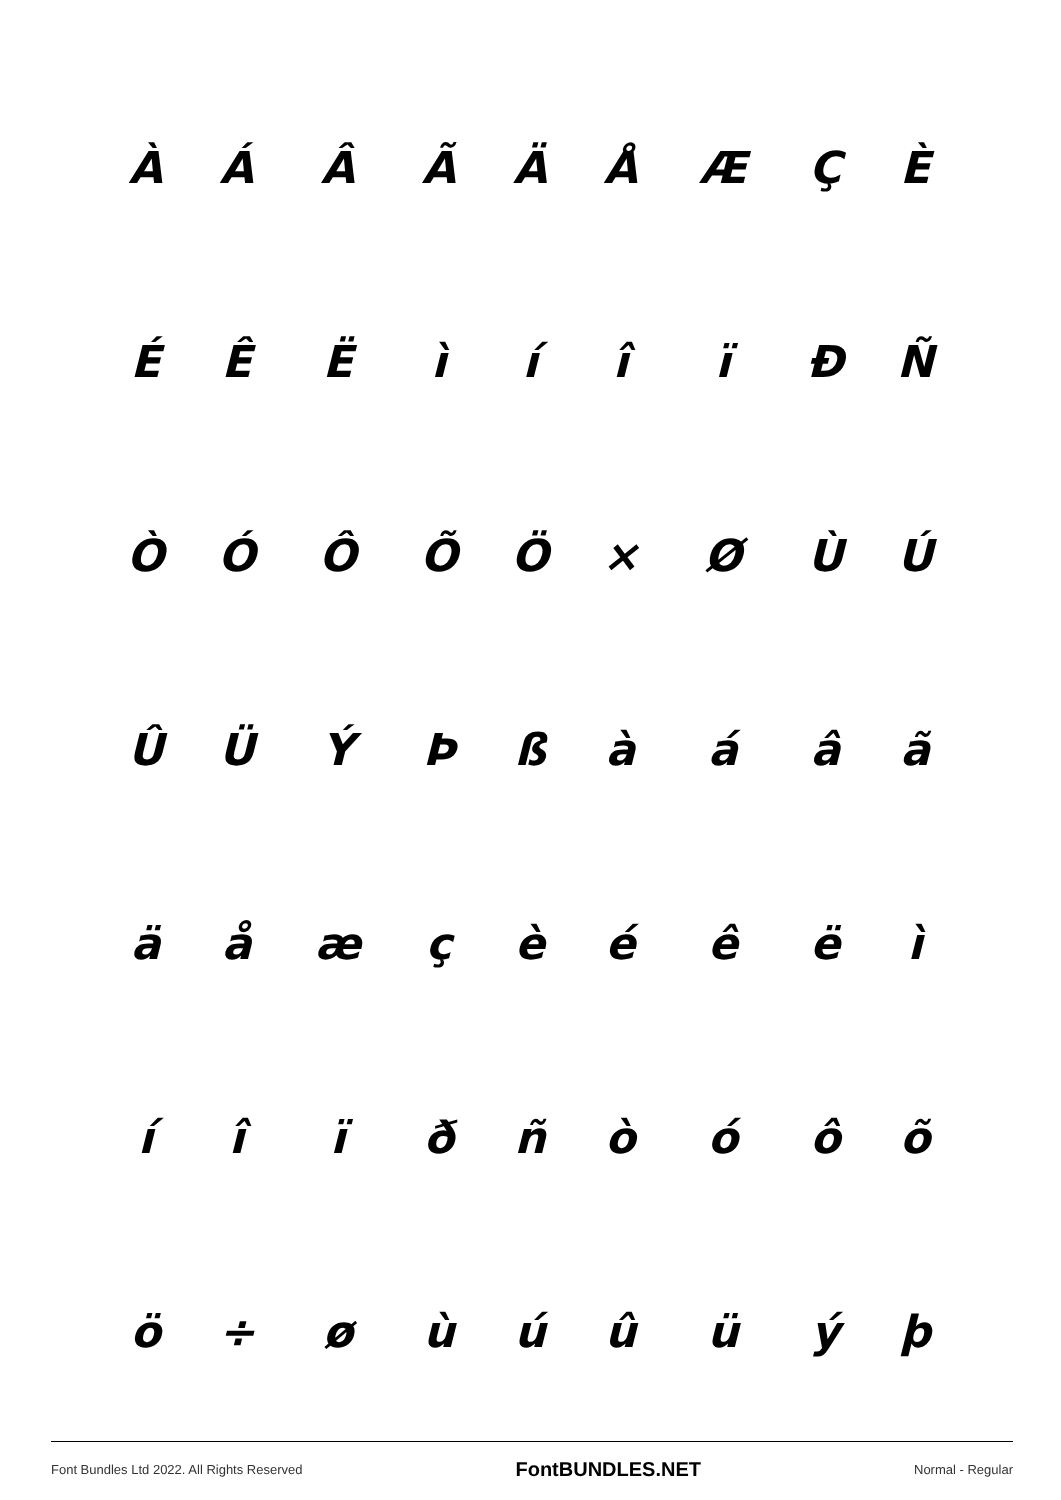| À | Á | Â | Ã | Ä | Å | Æ | Ç | È |
| É | Ê | Ë | ì | í | î | ï | Ð | Ñ |
| Ò | Ó | Ô | Õ | Ö | × | Ø | Ù | Ú |
| Û | Ü | Ý | Þ | ß | à | á | â | ã |
| ä | å | æ | ç | è | é | ê | ë | ì |
| í | î | ï | ð | ñ | ò | ó | ô | õ |
| ö | ÷ | ø | ù | ú | û | ü | ý | þ |
Font Bundles Ltd 2022. All Rights Reserved FontBUNDLES.NET Normal - Regular